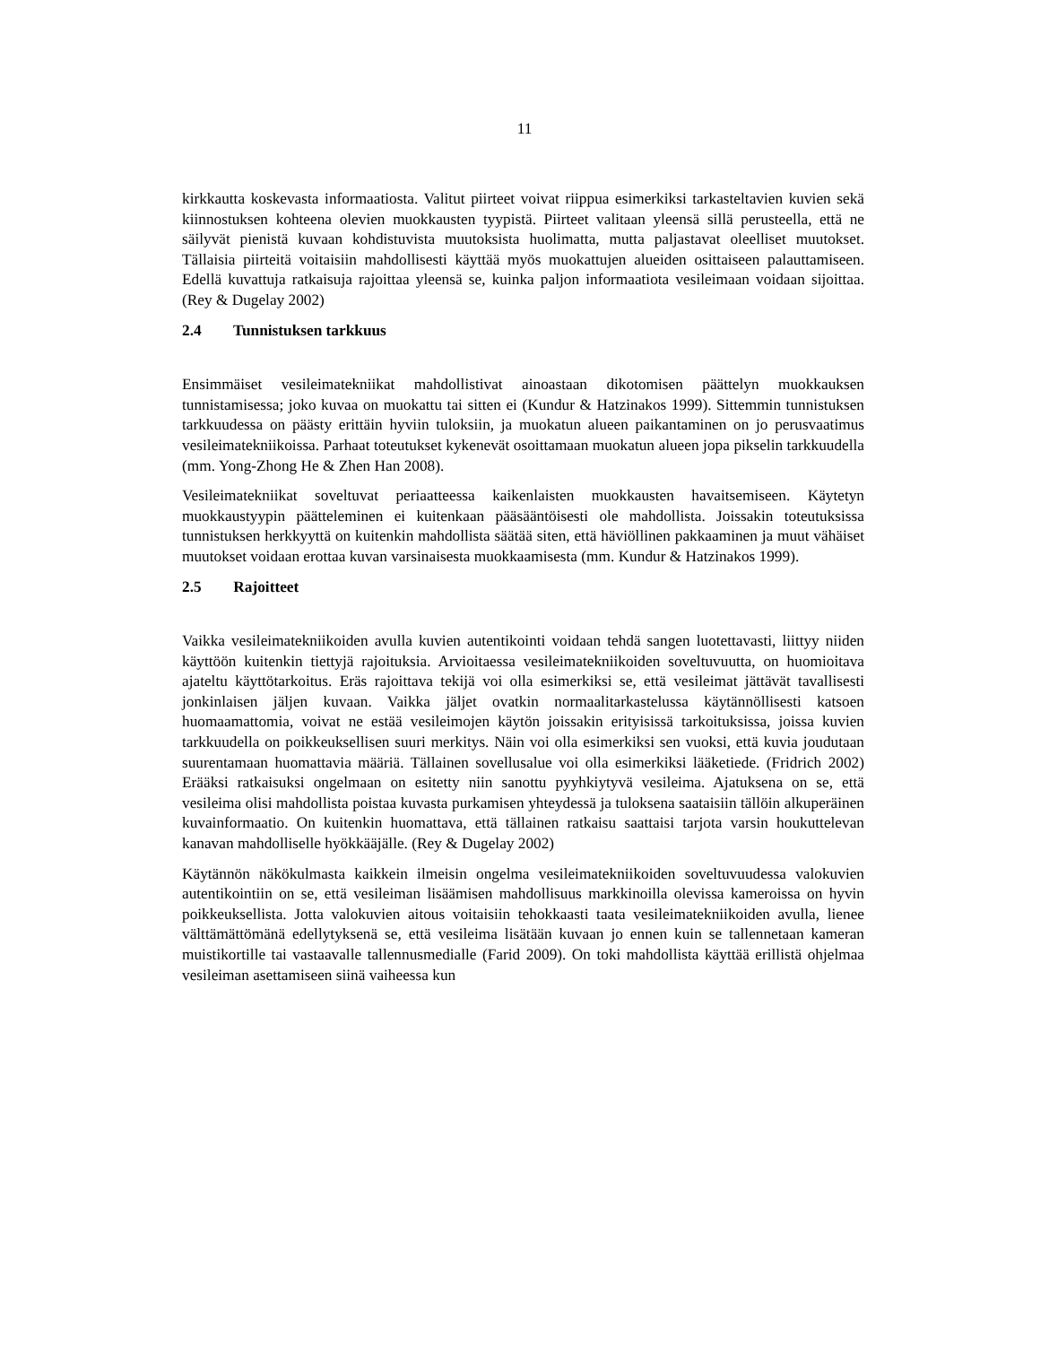11
kirkkautta koskevasta informaatiosta. Valitut piirteet voivat riippua esimerkiksi tarkasteltavien kuvien sekä kiinnostuksen kohteena olevien muokkausten tyypistä. Piirteet valitaan yleensä sillä perusteella, että ne säilyvät pienistä kuvaan kohdistuvista muutoksista huolimatta, mutta paljastavat oleelliset muutokset. Tällaisia piirteitä voitaisiin mahdollisesti käyttää myös muokattujen alueiden osittaiseen palauttamiseen. Edellä kuvattuja ratkaisuja rajoittaa yleensä se, kuinka paljon informaatiota vesileimaan voidaan sijoittaa. (Rey & Dugelay 2002)
2.4 Tunnistuksen tarkkuus
Ensimmäiset vesileimatekniikat mahdollistivat ainoastaan dikotomisen päättelyn muokkauksen tunnistamisessa; joko kuvaa on muokattu tai sitten ei (Kundur & Hatzinakos 1999). Sittemmin tunnistuksen tarkkuudessa on päästy erittäin hyviin tuloksiin, ja muokatun alueen paikantaminen on jo perusvaatimus vesileimatekniikoissa. Parhaat toteutukset kykenevät osoittamaan muokatun alueen jopa pikselin tarkkuudella (mm. Yong-Zhong He & Zhen Han 2008).
Vesileimatekniikat soveltuvat periaatteessa kaikenlaisten muokkausten havaitsemiseen. Käytetyn muokkaustyypin päätteleminen ei kuitenkaan pääsääntöisesti ole mahdollista. Joissakin toteutuksissa tunnistuksen herkkyyttä on kuitenkin mahdollista säätää siten, että häviöllinen pakkaaminen ja muut vähäiset muutokset voidaan erottaa kuvan varsinaisesta muokkaamisesta (mm. Kundur & Hatzinakos 1999).
2.5 Rajoitteet
Vaikka vesileimatekniikoiden avulla kuvien autentikointi voidaan tehdä sangen luotettavasti, liittyy niiden käyttöön kuitenkin tiettyjä rajoituksia. Arvioitaessa vesileimatekniikoiden soveltuvuutta, on huomioitava ajateltu käyttötarkoitus. Eräs rajoittava tekijä voi olla esimerkiksi se, että vesileimat jättävät tavallisesti jonkinlaisen jäljen kuvaan. Vaikka jäljet ovatkin normaalitarkastelussa käytännöllisesti katsoen huomaamattomia, voivat ne estää vesileimojen käytön joissakin erityisissä tarkoituksissa, joissa kuvien tarkkuudella on poikkeuksellisen suuri merkitys. Näin voi olla esimerkiksi sen vuoksi, että kuvia joudutaan suurentamaan huomattavia määriä. Tällainen sovellusalue voi olla esimerkiksi lääketiede. (Fridrich 2002) Erääksi ratkaisuksi ongelmaan on esitetty niin sanottu pyyhkiytyvä vesileima. Ajatuksena on se, että vesileima olisi mahdollista poistaa kuvasta purkamisen yhteydessä ja tuloksena saataisiin tällöin alkuperäinen kuvainformaatio. On kuitenkin huomattava, että tällainen ratkaisu saattaisi tarjota varsin houkuttelevan kanavan mahdolliselle hyökkääjälle. (Rey & Dugelay 2002)
Käytännön näkökulmasta kaikkein ilmeisin ongelma vesileimatekniikoiden soveltuvuudessa valokuvien autentikointiin on se, että vesileiman lisäämisen mahdollisuus markkinoilla olevissa kameroissa on hyvin poikkeuksellista. Jotta valokuvien aitous voitaisiin tehokkaasti taata vesileimatekniikoiden avulla, lienee välttämättömänä edellytyksenä se, että vesileima lisätään kuvaan jo ennen kuin se tallennetaan kameran muistikortille tai vastaavalle tallennusmedialle (Farid 2009). On toki mahdollista käyttää erillistä ohjelmaa vesileiman asettamiseen siinä vaiheessa kun